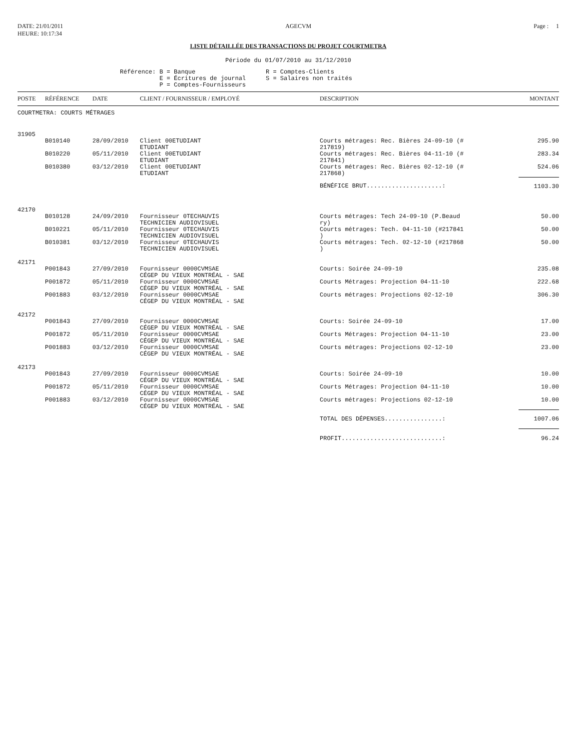DATE: 21/01/2011
HEURE: 10:17:34
AGECVM Page : 1
LISTE DÉTAILLÉE DES TRANSACTIONS DU PROJET COURTMETRA
Période du 01/07/2010 au 31/12/2010
Référence: B = Banque
E = Écritures de journal
P = Comptes-Fournisseurs
R = Comptes-Clients
S = Salaires non traités
| POSTE | RÉFÉRENCE | DATE | CLIENT / FOURNISSEUR / EMPLOYÉ | DESCRIPTION | MONTANT |
| --- | --- | --- | --- | --- | --- |
| COURTMETRA: COURTS MÉTRAGES | | | | | |
| 31905 | | | | | |
| | B010140 | 28/09/2010 | Client 00ETUDIANT ETUDIANT | Courts métrages: Rec. Bières 24-09-10 (# 217819) | 295.90 |
| | B010220 | 05/11/2010 | Client 00ETUDIANT ETUDIANT | Courts métrages: Rec. Bières 04-11-10 (# 217841) | 283.34 |
| | B010380 | 03/12/2010 | Client 00ETUDIANT ETUDIANT | Courts métrages: Rec. Bières 02-12-10 (# 217868) | 524.06 |
| | | | | BÉNÉFICE BRUT.....................: | 1103.30 |
| 42170 | | | | | |
| | B010128 | 24/09/2010 | Fournisseur 0TECHAUVIS TECHNICIEN AUDIOVISUEL | Courts métrages: Tech 24-09-10 (P.Beaud ry) | 50.00 |
| | B010221 | 05/11/2010 | Fournisseur 0TECHAUVIS TECHNICIEN AUDIOVISUEL | Courts métrages: Tech. 04-11-10 (#217841 ) | 50.00 |
| | B010381 | 03/12/2010 | Fournisseur 0TECHAUVIS TECHNICIEN AUDIOVISUEL | Courts métrages: Tech. 02-12-10 (#217868 ) | 50.00 |
| 42171 | | | | | |
| | P001843 | 27/09/2010 | Fournisseur 0000CVMSAE CÉGEP DU VIEUX MONTRÉAL - SAE | Courts: Soirée 24-09-10 | 235.08 |
| | P001872 | 05/11/2010 | Fournisseur 0000CVMSAE CÉGEP DU VIEUX MONTRÉAL - SAE | Courts Métrages: Projection 04-11-10 | 222.68 |
| | P001883 | 03/12/2010 | Fournisseur 0000CVMSAE CÉGEP DU VIEUX MONTRÉAL - SAE | Courts métrages: Projections 02-12-10 | 306.30 |
| 42172 | | | | | |
| | P001843 | 27/09/2010 | Fournisseur 0000CVMSAE CÉGEP DU VIEUX MONTRÉAL - SAE | Courts: Soirée 24-09-10 | 17.00 |
| | P001872 | 05/11/2010 | Fournisseur 0000CVMSAE CÉGEP DU VIEUX MONTRÉAL - SAE | Courts Métrages: Projection 04-11-10 | 23.00 |
| | P001883 | 03/12/2010 | Fournisseur 0000CVMSAE CÉGEP DU VIEUX MONTRÉAL - SAE | Courts métrages: Projections 02-12-10 | 23.00 |
| 42173 | | | | | |
| | P001843 | 27/09/2010 | Fournisseur 0000CVMSAE CÉGEP DU VIEUX MONTRÉAL - SAE | Courts: Soirée 24-09-10 | 10.00 |
| | P001872 | 05/11/2010 | Fournisseur 0000CVMSAE CÉGEP DU VIEUX MONTRÉAL - SAE | Courts Métrages: Projection 04-11-10 | 10.00 |
| | P001883 | 03/12/2010 | Fournisseur 0000CVMSAE CÉGEP DU VIEUX MONTRÉAL - SAE | Courts métrages: Projections 02-12-10 | 10.00 |
| | | | | TOTAL DES DÉPENSES................: | 1007.06 |
| | | | | PROFIT............................: | 96.24 |